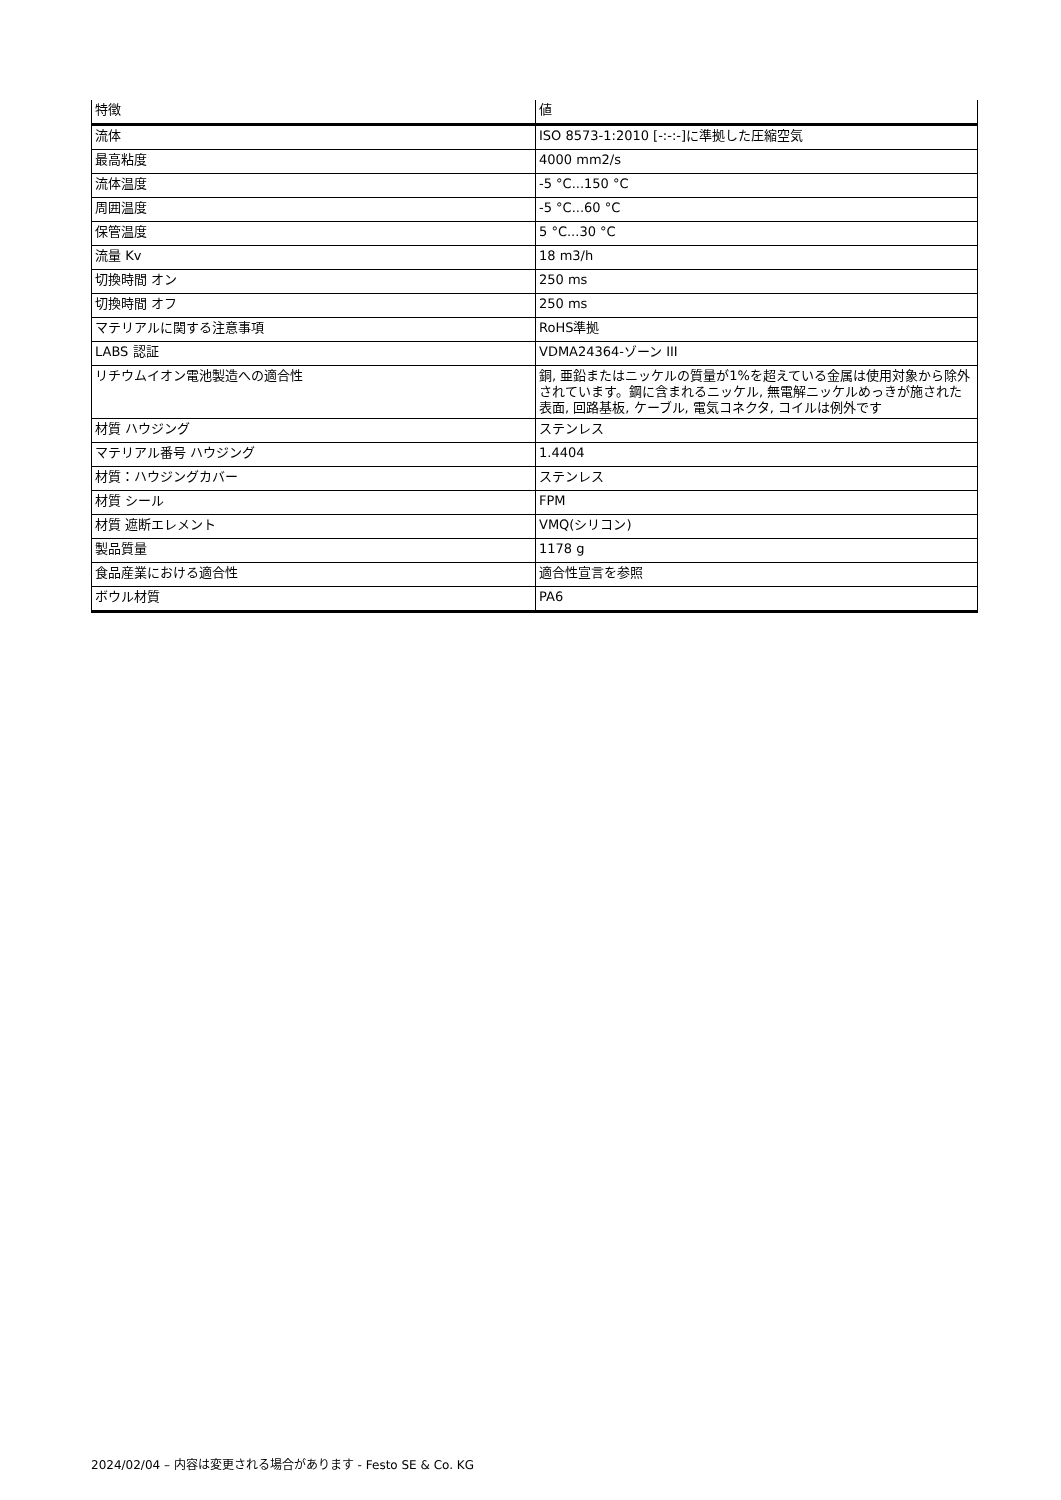| 特徴 | 値 |
| --- | --- |
| 流体 | ISO 8573-1:2010 [-:-:-]に準拠した圧縮空気 |
| 最高粘度 | 4000 mm2/s |
| 流体温度 | -5 °C...150 °C |
| 周囲温度 | -5 °C...60 °C |
| 保管温度 | 5 °C...30 °C |
| 流量 Kv | 18 m3/h |
| 切換時間 オン | 250 ms |
| 切換時間 オフ | 250 ms |
| マテリアルに関する注意事項 | RoHS準拠 |
| LABS 認証 | VDMA24364-ゾーン III |
| リチウムイオン電池製造への適合性 | 銅, 亜鉛またはニッケルの質量が1%を超えている金属は使用対象から除外されています。鋼に含まれるニッケル, 無電解ニッケルめっきが施された表面, 回路基板, ケーブル, 電気コネクタ, コイルは例外です |
| 材質 ハウジング | ステンレス |
| マテリアル番号 ハウジング | 1.4404 |
| 材質：ハウジングカバー | ステンレス |
| 材質 シール | FPM |
| 材質 遮断エレメント | VMQ(シリコン) |
| 製品質量 | 1178 g |
| 食品産業における適合性 | 適合性宣言を参照 |
| ボウル材質 | PA6 |
2024/02/04 – 内容は変更される場合があります - Festo SE & Co. KG